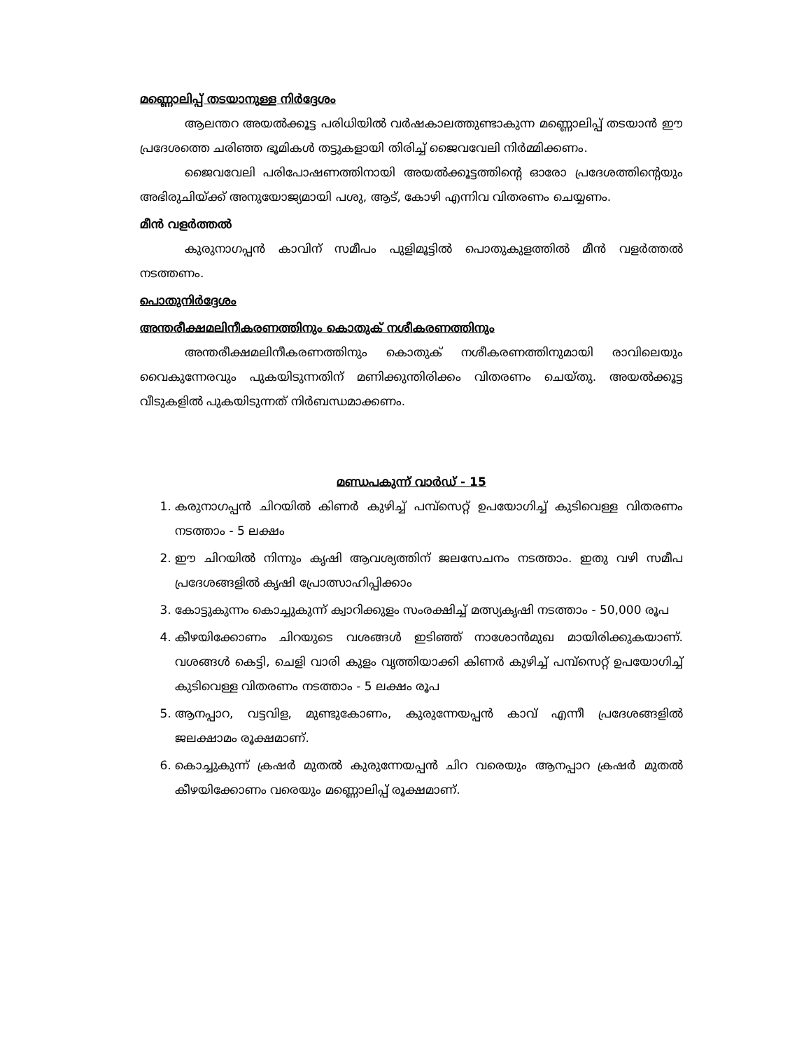മണ്ണൊലിപ്പ് തടയാനുള്ള നിർദ്ദേശം
ആലന്തറ അയൽക്കൂട്ട പരിധിയിൽ വർഷകാലത്തുണ്ടാകുന്ന മണ്ണൊലിപ്പ് തടയാൻ ഈ പ്രദേശത്തെ ചരിഞ്ഞ ഭൂമികൾ തട്ടുകളായി തിരിച്ച് ജൈവവേലി നിർമ്മിക്കണം.
ജൈവവേലി പരിപോഷണത്തിനായി അയൽക്കൂട്ടത്തിന്റെ ഓരോ പ്രദേശത്തിന്റെയും അഭിരുചിയ്ക്ക് അനുയോജ്യമായി പശു, ആട്, കോഴി എന്നിവ വിതരണം ചെയ്യണം.
മീൻ വളർത്തൽ
കുരുനാഗപ്പൻ കാവിന് സമീപം പുളിമൂട്ടിൽ പൊതുകുളത്തിൽ മീൻ വളർത്തൽ നടത്തണം.
പൊതുനിർദ്ദേശം
അന്തരീക്ഷമലിനീകരണത്തിനും കൊതുക് നശീകരണത്തിനും
അന്തരീക്ഷമലിനീകരണത്തിനും കൊതുക് നശീകരണത്തിനുമായി രാവിലെയും വൈകുന്നേരവും പുകയിടുന്നതിന് മണിക്കുന്തിരിക്കം വിതരണം ചെയ്തു. അയൽക്കൂട്ട വീടുകളിൽ പുകയിടുന്നത് നിർബന്ധമാക്കണം.
മണ്ഡപകുന്ന് വാർഡ് - 15
1. കരുനാഗപ്പൻ ചിറയിൽ കിണർ കുഴിച്ച് പമ്പ്സെറ്റ് ഉപയോഗിച്ച് കുടിവെള്ള വിതരണം നടത്താം - 5 ലക്ഷം
2. ഈ ചിറയിൽ നിന്നും കൃഷി ആവശ്യത്തിന് ജലസേചനം നടത്താം. ഇതു വഴി സമീപ പ്രദേശങ്ങളിൽ കൃഷി പ്രോത്സാഹിപ്പിക്കാം
3. കോട്ടുകുന്നം കൊച്ചുകുന്ന് ക്വാറിക്കുളം സംരക്ഷിച്ച് മത്സ്യകൃഷി നടത്താം - 50,000 രൂപ
4. കീഴയിക്കോണം ചിറയുടെ വശങ്ങൾ ഇടിഞ്ഞ് നാശോൻമുഖ മായിരിക്കുകയാണ്. വശങ്ങൾ കെട്ടി, ചെളി വാരി കുളം വൃത്തിയാക്കി കിണർ കുഴിച്ച് പമ്പ്സെറ്റ് ഉപയോഗിച്ച് കുടിവെള്ള വിതരണം നടത്താം - 5 ലക്ഷം രൂപ
5. ആനപ്പാറ, വട്ടവിള, മുണ്ടുകോണം, കുരുന്നേയപ്പൻ കാവ് എന്നീ പ്രദേശങ്ങളിൽ ജലക്ഷാമം രൂക്ഷമാണ്.
6. കൊച്ചുകുന്ന് ക്രഷർ മുതൽ കുരുന്നേയപ്പൻ ചിറ വരെയും ആനപ്പാറ ക്രഷർ മുതൽ കീഴയിക്കോണം വരെയും മണ്ണൊലിപ്പ് രൂക്ഷമാണ്.